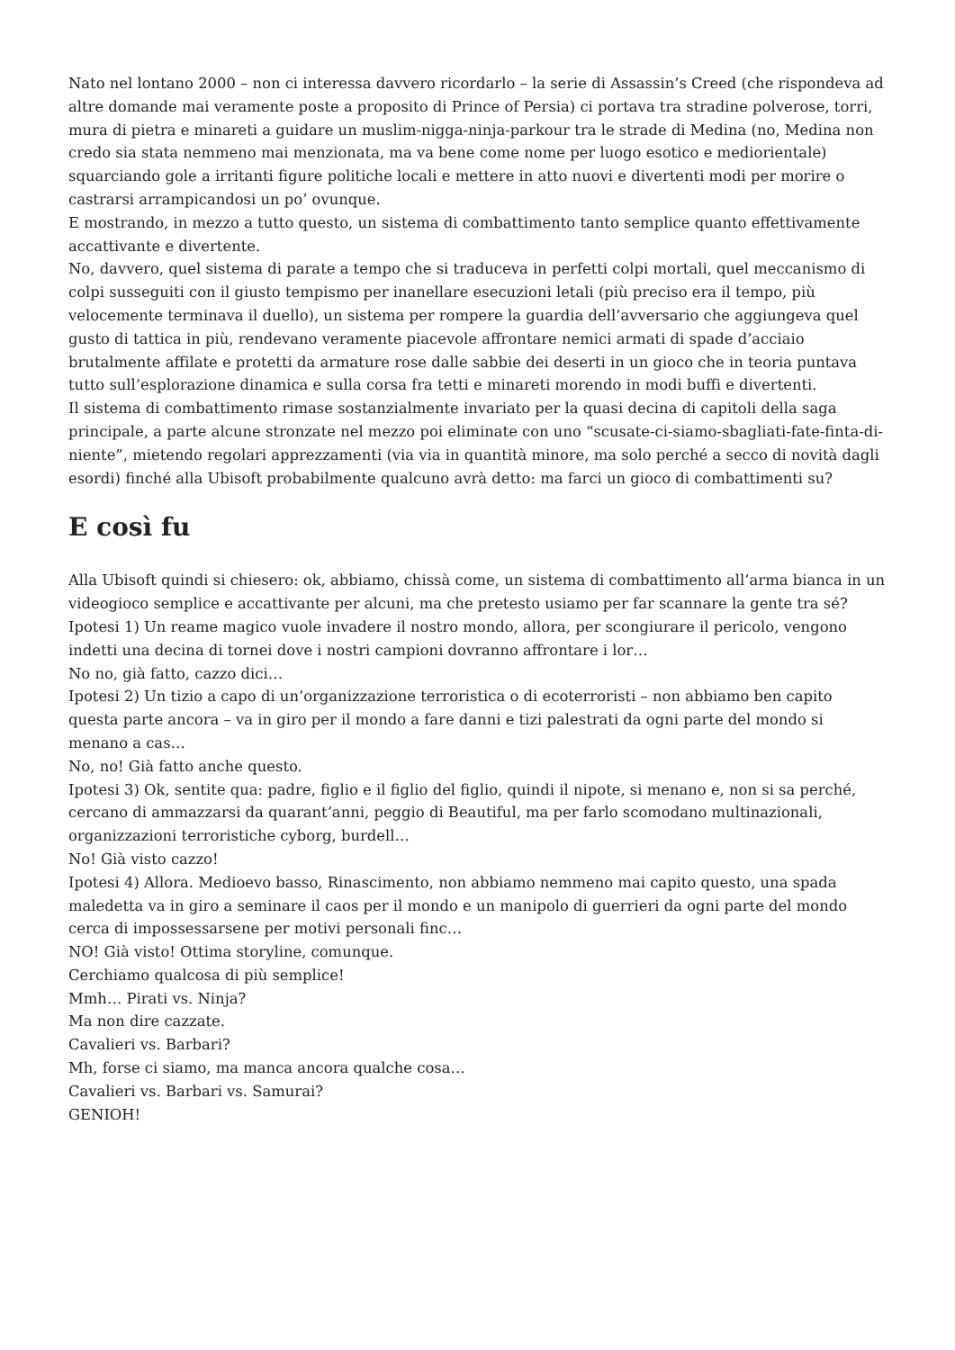Nato nel lontano 2000 – non ci interessa davvero ricordarlo – la serie di Assassin’s Creed (che rispondeva ad altre domande mai veramente poste a proposito di Prince of Persia) ci portava tra stradine polverose, torri, mura di pietra e minareti a guidare un muslim-nigga-ninja-parkour tra le strade di Medina (no, Medina non credo sia stata nemmeno mai menzionata, ma va bene come nome per luogo esotico e mediorientale) squarciando gole a irritanti figure politiche locali e mettere in atto nuovi e divertenti modi per morire o castrarsi arrampicandosi un po’ ovunque.
E mostrando, in mezzo a tutto questo, un sistema di combattimento tanto semplice quanto effettivamente accattivante e divertente.
No, davvero, quel sistema di parate a tempo che si traduceva in perfetti colpi mortali, quel meccanismo di colpi susseguiti con il giusto tempismo per inanellare esecuzioni letali (più preciso era il tempo, più velocemente terminava il duello), un sistema per rompere la guardia dell’avversario che aggiungeva quel gusto di tattica in più, rendevano veramente piacevole affrontare nemici armati di spade d’acciaio brutalmente affilate e protetti da armature rose dalle sabbie dei deserti in un gioco che in teoria puntava tutto sull’esplorazione dinamica e sulla corsa fra tetti e minareti morendo in modi buffi e divertenti.
Il sistema di combattimento rimase sostanzialmente invariato per la quasi decina di capitoli della saga principale, a parte alcune stronzate nel mezzo poi eliminate con uno “scusate-ci-siamo-sbagliati-fate-finta-di-niente”, mietendo regolari apprezzamenti (via via in quantità minore, ma solo perché a secco di novità dagli esordi) finché alla Ubisoft probabilmente qualcuno avrà detto: ma farci un gioco di combattimenti su?
E così fu
Alla Ubisoft quindi si chiesero: ok, abbiamo, chissà come, un sistema di combattimento all’arma bianca in un videogioco semplice e accattivante per alcuni, ma che pretesto usiamo per far scannare la gente tra sé?
Ipotesi 1) Un reame magico vuole invadere il nostro mondo, allora, per scongiurare il pericolo, vengono indetti una decina di tornei dove i nostri campioni dovranno affrontare i lor…
No no, già fatto, cazzo dici…
Ipotesi 2) Un tizio a capo di un’organizzazione terroristica o di ecoterroristi – non abbiamo ben capito questa parte ancora – va in giro per il mondo a fare danni e tizi palestrati da ogni parte del mondo si menano a cas…
No, no! Già fatto anche questo.
Ipotesi 3) Ok, sentite qua: padre, figlio e il figlio del figlio, quindi il nipote, si menano e, non si sa perché, cercano di ammazzarsi da quarant’anni, peggio di Beautiful, ma per farlo scomodano multinazionali, organizzazioni terroristiche cyborg, burdell…
No! Già visto cazzo!
Ipotesi 4) Allora. Medioevo basso, Rinascimento, non abbiamo nemmeno mai capito questo, una spada maledetta va in giro a seminare il caos per il mondo e un manipolo di guerrieri da ogni parte del mondo cerca di impossessarsene per motivi personali finc…
NO! Già visto! Ottima storyline, comunque.
Cerchiamo qualcosa di più semplice!
Mmh… Pirati vs. Ninja?
Ma non dire cazzate.
Cavalieri vs. Barbari?
Mh, forse ci siamo, ma manca ancora qualche cosa…
Cavalieri vs. Barbari vs. Samurai?
GENIOH!